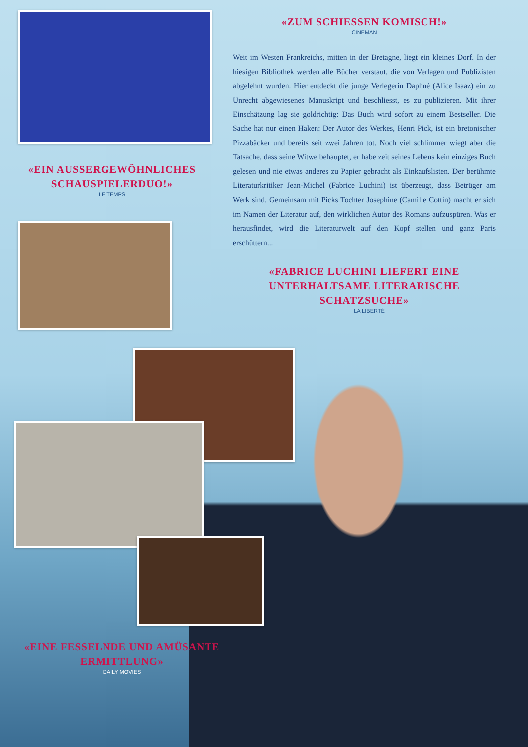«ZUM SCHIESSEN KOMISCH!»
CINEMAN
Weit im Westen Frankreichs, mitten in der Bretagne, liegt ein kleines Dorf. In der hiesigen Bibliothek werden alle Bücher verstaut, die von Verlagen und Publizisten abgelehnt wurden. Hier entdeckt die junge Verlegerin Daphné (Alice Isaaz) ein zu Unrecht abgewiesenes Manuskript und beschliesst, es zu publizieren. Mit ihrer Einschätzung lag sie goldrichtig: Das Buch wird sofort zu einem Bestseller. Die Sache hat nur einen Haken: Der Autor des Werkes, Henri Pick, ist ein bretonischer Pizzabäcker und bereits seit zwei Jahren tot. Noch viel schlimmer wiegt aber die Tatsache, dass seine Witwe behauptet, er habe zeit seines Lebens kein einziges Buch gelesen und nie etwas anderes zu Papier gebracht als Einkaufslisten. Der berühmte Literaturkritiker Jean-Michel (Fabrice Luchini) ist überzeugt, dass Betrüger am Werk sind. Gemeinsam mit Picks Tochter Josephine (Camille Cottin) macht er sich im Namen der Literatur auf, den wirklichen Autor des Romans aufzuspüren. Was er herausfindet, wird die Literaturwelt auf den Kopf stellen und ganz Paris erschüttern...
«FABRICE LUCHINI LIEFERT EINE UNTERHALTSAME LITERARISCHE SCHATZSUCHE»
LA LIBERTÉ
«EIN AUSSERGEWÖHNLICHES SCHAUSPIELERDUO!»
LE TEMPS
«EINE FESSELNDE UND AMÜSANTE ERMITTLUNG»
DAILY MOVIES